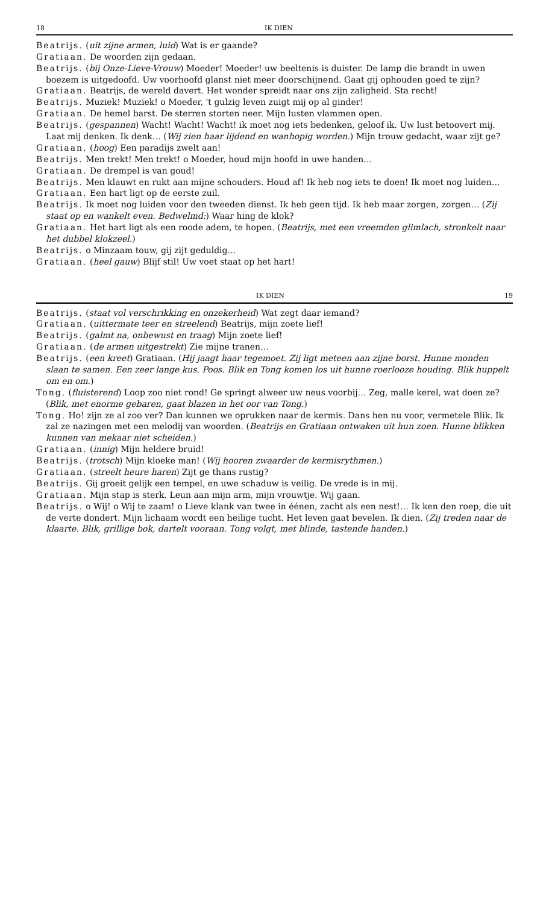18 IK DIEN
Beatrijs. (uit zijne armen, luid) Wat is er gaande?
Gratiaan. De woorden zijn gedaan.
Beatrijs. (bij Onze-Lieve-Vrouw) Moeder! Moeder! uw beeltenis is duister. De lamp die brandt in uwen boezem is uitgedoofd. Uw voorhoofd glanst niet meer doorschijnend. Gaat gij ophouden goed te zijn?
Gratiaan. Beatrijs, de wereld davert. Het wonder spreidt naar ons zijn zaligheid. Sta recht!
Beatrijs. Muziek! Muziek! o Moeder, 't gulzig leven zuigt mij op al ginder!
Gratiaan. De hemel barst. De sterren storten neer. Mijn lusten vlammen open.
Beatrijs. (gespannen) Wacht! Wacht! Wacht! ik moet nog iets bedenken, geloof ik. Uw lust betoovert mij. Laat mij denken. Ik denk… (Wij zien haar lijdend en wanhopig worden.) Mijn trouw gedacht, waar zijt ge?
Gratiaan. (hoog) Een paradijs zwelt aan!
Beatrijs. Men trekt! Men trekt! o Moeder, houd mijn hoofd in uwe handen…
Gratiaan. De drempel is van goud!
Beatrijs. Men klauwt en rukt aan mijne schouders. Houd af! Ik heb nog iets te doen! Ik moet nog luiden…
Gratiaan. Een hart ligt op de eerste zuil.
Beatrijs. Ik moet nog luiden voor den tweeden dienst. Ik heb geen tijd. Ik heb maar zorgen, zorgen… (Zij staat op en wankelt even. Bedwelmd:) Waar hing de klok?
Gratiaan. Het hart ligt als een roode adem, te hopen. (Beatrijs, met een vreemden glimlach, stronkelt naar het dubbel klokzeel.)
Beatrijs. o Minzaam touw, gij zijt geduldig…
Gratiaan. (heel gauw) Blijf stil! Uw voet staat op het hart!
IK DIEN 19
Beatrijs. (staat vol verschrikking en onzekerheid) Wat zegt daar iemand?
Gratiaan. (uittermate teer en streelend) Beatrijs, mijn zoete lief!
Beatrijs. (galmt na, onbewust en traag) Mijn zoete lief!
Gratiaan. (de armen uitgestrekt) Zie mijne tranen…
Beatrijs. (een kreet) Gratiaan. (Hij jaagt haar tegemoet. Zij ligt meteen aan zijne borst. Hunne monden slaan te samen. Een zeer lange kus. Poos. Blik en Tong komen los uit hunne roerlooze houding. Blik huppelt om en om.)
Tong. (fluisterend) Loop zoo niet rond! Ge springt alweer uw neus voorbij… Zeg, malle kerel, wat doen ze? (Blik, met enorme gebaren, gaat blazen in het oor van Tong.)
Tong. Ho! zijn ze al zoo ver? Dan kunnen we oprukken naar de kermis. Dans hen nu voor, vermetele Blik. Ik zal ze nazingen met een melodij van woorden. (Beatrijs en Gratiaan ontwaken uit hun zoen. Hunne blikken kunnen van mekaar niet scheiden.)
Gratiaan. (innig) Mijn heldere bruid!
Beatrijs. (trotsch) Mijn kloeke man! (Wij hooren zwaarder de kermisrythmen.)
Gratiaan. (streelt heure haren) Zijt ge thans rustig?
Beatrijs. Gij groeit gelijk een tempel, en uwe schaduw is veilig. De vrede is in mij.
Gratiaan. Mijn stap is sterk. Leun aan mijn arm, mijn vrouwtje. Wij gaan.
Beatrijs. o Wij! o Wij te zaam! o Lieve klank van twee in éénen, zacht als een nest!… Ik ken den roep, die uit de verte dondert. Mijn lichaam wordt een heilige tucht. Het leven gaat bevelen. Ik dien. (Zij treden naar de klaarte. Blik, grillige bok, dartelt vooraan. Tong volgt, met blinde, tastende handen.)